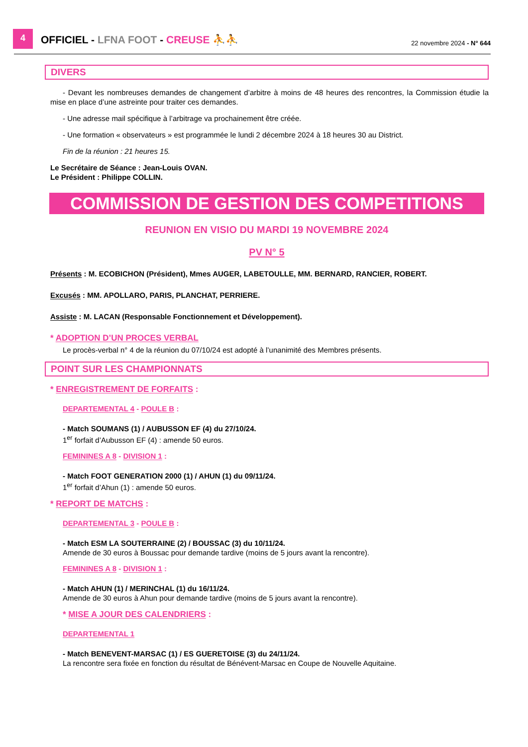4
OFFICIEL - LFNA FOOT - CREUSE ⛹⛹
22 novembre 2024 - N° 644
DIVERS
- Devant les nombreuses demandes de changement d’arbitre à moins de 48 heures des rencontres, la Commission étudie la mise en place d’une astreinte pour traiter ces demandes.
- Une adresse mail spécifique à l’arbitrage va prochainement être créée.
- Une formation « observateurs » est programmée le lundi 2 décembre 2024 à 18 heures 30 au District.
Fin de la réunion : 21 heures 15.
Le Secrétaire de Séance : Jean-Louis OVAN.
Le Président : Philippe COLLIN.
COMMISSION DE GESTION DES COMPETITIONS
REUNION EN VISIO DU MARDI 19 NOVEMBRE 2024
PV N° 5
Présents : M. ECOBICHON (Président), Mmes AUGER, LABETOULLE, MM. BERNARD, RANCIER, ROBERT.
Excusés : MM. APOLLARO, PARIS, PLANCHAT, PERRIERE.
Assiste : M. LACAN (Responsable Fonctionnement et Développement).
* ADOPTION D’UN PROCES VERBAL
Le procès-verbal n° 4 de la réunion du 07/10/24 est adopté à l’unanimité des Membres présents.
POINT SUR LES CHAMPIONNATS
* ENREGISTREMENT DE FORFAITS :
DEPARTEMENTAL 4 - POULE B :
- Match SOUMANS (1) / AUBUSSON EF (4) du 27/10/24.
1<sup>er</sup> forfait d’Aubusson EF (4) : amende 50 euros.
FEMININES A 8 - DIVISION 1 :
- Match FOOT GENERATION 2000 (1) / AHUN (1) du 09/11/24.
1<sup>er</sup> forfait d’Ahun (1) : amende 50 euros.
* REPORT DE MATCHS :
DEPARTEMENTAL 3 - POULE B :
- Match ESM LA SOUTERRAINE (2) / BOUSSAC (3) du 10/11/24.
Amende de 30 euros à Boussac pour demande tardive (moins de 5 jours avant la rencontre).
FEMININES A 8 - DIVISION 1 :
- Match AHUN (1) / MERINCHAL (1) du 16/11/24.
Amende de 30 euros à Ahun pour demande tardive (moins de 5 jours avant la rencontre).
* MISE A JOUR DES CALENDRIERS :
DEPARTEMENTAL 1
- Match BENEVENT-MARSAC (1) / ES GUERETOISE (3) du 24/11/24.
La rencontre sera fixée en fonction du résultat de Bénévent-Marsac en Coupe de Nouvelle Aquitaine.